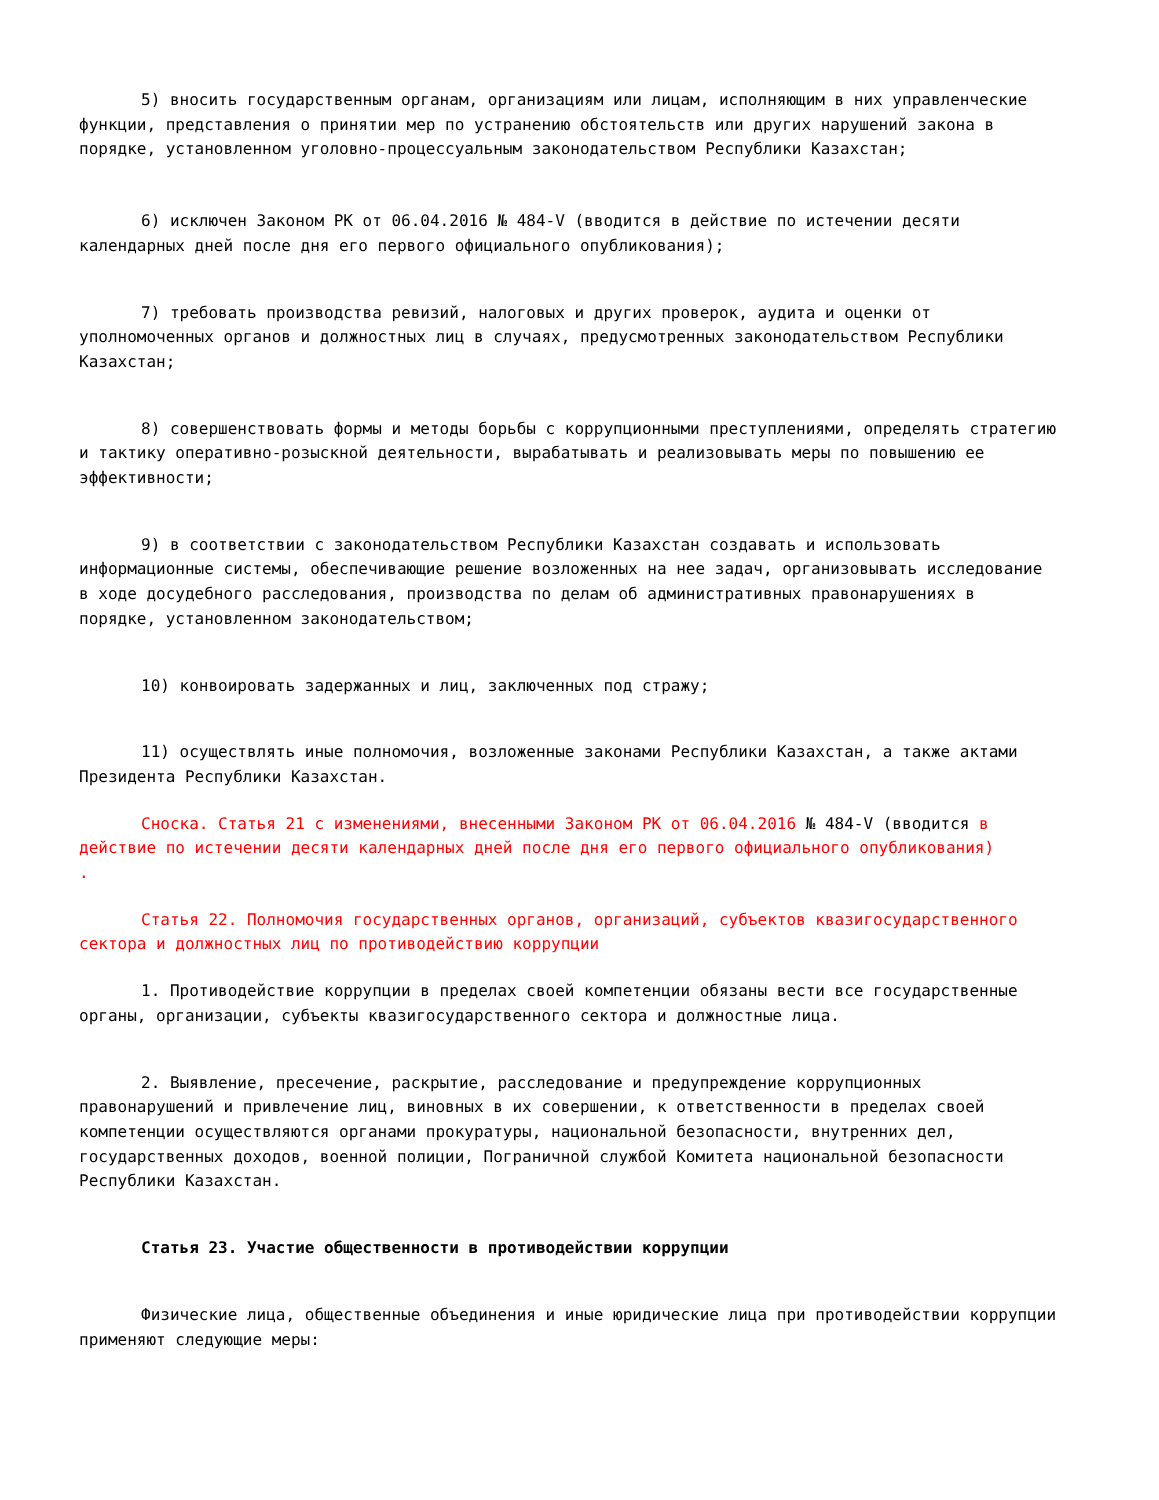5) вносить государственным органам, организациям или лицам, исполняющим в них управленческие функции, представления о принятии мер по устранению обстоятельств или других нарушений закона в порядке, установленном уголовно-процессуальным законодательством Республики Казахстан;
6) исключен Законом РК от 06.04.2016 № 484-V (вводится в действие по истечении десяти календарных дней после дня его первого официального опубликования);
7) требовать производства ревизий, налоговых и других проверок, аудита и оценки от уполномоченных органов и должностных лиц в случаях, предусмотренных законодательством Республики Казахстан;
8) совершенствовать формы и методы борьбы с коррупционными преступлениями, определять стратегию и тактику оперативно-розыскной деятельности, вырабатывать и реализовывать меры по повышению ее эффективности;
9) в соответствии с законодательством Республики Казахстан создавать и использовать информационные системы, обеспечивающие решение возложенных на нее задач, организовывать исследование в ходе досудебного расследования, производства по делам об административных правонарушениях в порядке, установленном законодательством;
10) конвоировать задержанных и лиц, заключенных под стражу;
11) осуществлять иные полномочия, возложенные законами Республики Казахстан, а также актами Президента Республики Казахстан.
Сноска. Статья 21 с изменениями, внесенными Законом РК от 06.04.2016 № 484-V (вводится в действие по истечении десяти календарных дней после дня его первого официального опубликования)
.
Статья 22. Полномочия государственных органов, организаций, субъектов квазигосударственного сектора и должностных лиц по противодействию коррупции
1. Противодействие коррупции в пределах своей компетенции обязаны вести все государственные органы, организации, субъекты квазигосударственного сектора и должностные лица.
2. Выявление, пресечение, раскрытие, расследование и предупреждение коррупционных правонарушений и привлечение лиц, виновных в их совершении, к ответственности в пределах своей компетенции осуществляются органами прокуратуры, национальной безопасности, внутренних дел, государственных доходов, военной полиции, Пограничной службой Комитета национальной безопасности Республики Казахстан.
Статья 23. Участие общественности в противодействии коррупции
Физические лица, общественные объединения и иные юридические лица при противодействии коррупции применяют следующие меры: